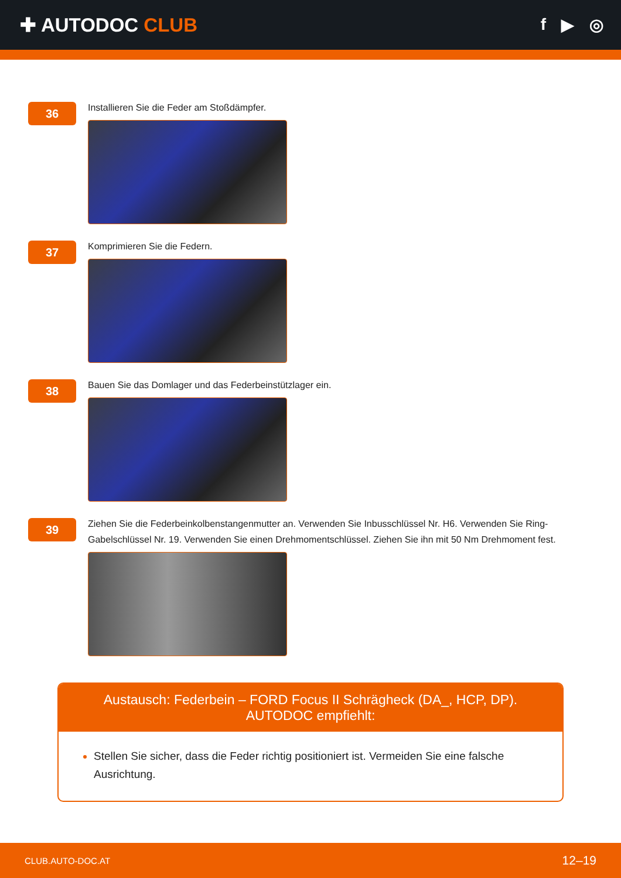✚ AUTODOC CLUB
f ▶ ◎
36
Installieren Sie die Feder am Stoßdämpfer.
37
Komprimieren Sie die Federn.
38
Bauen Sie das Domlager und das Federbeinstützlager ein.
39
Ziehen Sie die Federbeinkolbenstangenmutter an. Verwenden Sie Inbusschlüssel Nr. H6. Verwenden Sie Ring-Gabelschlüssel Nr. 19. Verwenden Sie einen Drehmomentschlüssel. Ziehen Sie ihn mit 50 Nm Drehmoment fest.
Austausch: Federbein – FORD Focus II Schrägheck (DA_, HCP, DP). AUTODOC empfiehlt:
Stellen Sie sicher, dass die Feder richtig positioniert ist. Vermeiden Sie eine falsche Ausrichtung.
CLUB.AUTO-DOC.AT 12–19